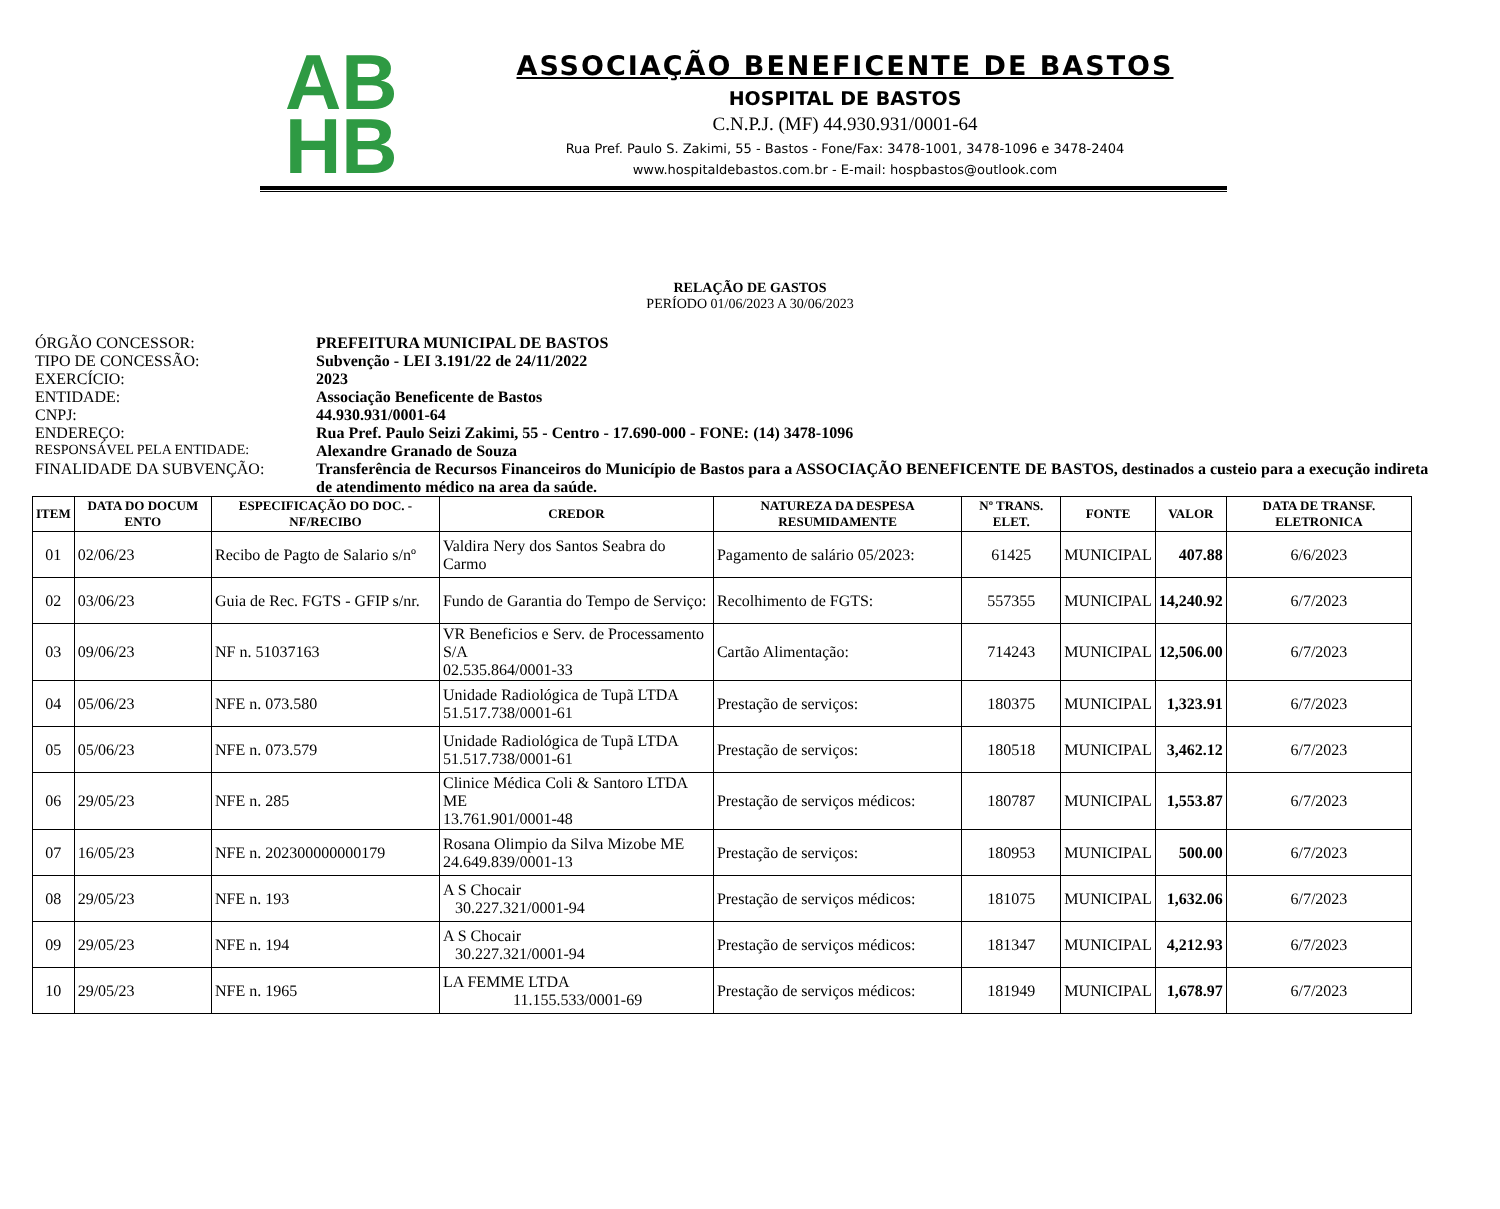AB
HB
ASSOCIAÇÃO BENEFICENTE DE BASTOS
HOSPITAL DE BASTOS
C.N.P.J. (MF) 44.930.931/0001-64
Rua Pref. Paulo S. Zakimi, 55 - Bastos - Fone/Fax: 3478-1001, 3478-1096 e 3478-2404
www.hospitaldebastos.com.br - E-mail: hospbastos@outlook.com
RELAÇÃO DE GASTOS
PERÍODO 01/06/2023 A 30/06/2023
ÓRGÃO CONCESSOR: PREFEITURA MUNICIPAL DE BASTOS
TIPO DE CONCESSÃO: Subvenção - LEI 3.191/22 de 24/11/2022
EXERCÍCIO: 2023
ENTIDADE: Associação Beneficente de Bastos
CNPJ: 44.930.931/0001-64
ENDEREÇO: Rua Pref. Paulo Seizi Zakimi, 55 - Centro - 17.690-000 - FONE: (14) 3478-1096
RESPONSÁVEL PELA ENTIDADE: Alexandre Granado de Souza
FINALIDADE DA SUBVENÇÃO: Transferência de Recursos Financeiros do Município de Bastos para a ASSOCIAÇÃO BENEFICENTE DE BASTOS, destinados a custeio para a execução indireta de atendimento médico na area da saúde.
| ITEM | DATA DO DOCUM ENTO | ESPECIFICAÇÃO DO DOC. - NF/RECIBO | CREDOR | NATUREZA DA DESPESA RESUMIDAMENTE | Nº TRANS. ELET. | FONTE | VALOR | DATA DE TRANSF. ELETRONICA |
| --- | --- | --- | --- | --- | --- | --- | --- | --- |
| 01 | 02/06/23 | Recibo de Pagto de Salario s/nº | Valdira Nery dos Santos Seabra do Carmo | Pagamento de salário 05/2023: | 61425 | MUNICIPAL | 407.88 | 6/6/2023 |
| 02 | 03/06/23 | Guia de Rec. FGTS - GFIP s/nr. | Fundo de Garantia do Tempo de Serviço: | Recolhimento de FGTS: | 557355 | MUNICIPAL | 14,240.92 | 6/7/2023 |
| 03 | 09/06/23 | NF n. 51037163 | VR Beneficios e Serv. de Processamento S/A 02.535.864/0001-33 | Cartão Alimentação: | 714243 | MUNICIPAL | 12,506.00 | 6/7/2023 |
| 04 | 05/06/23 | NFE n. 073.580 | Unidade Radiológica de Tupã LTDA 51.517.738/0001-61 | Prestação de serviços: | 180375 | MUNICIPAL | 1,323.91 | 6/7/2023 |
| 05 | 05/06/23 | NFE n. 073.579 | Unidade Radiológica de Tupã LTDA 51.517.738/0001-61 | Prestação de serviços: | 180518 | MUNICIPAL | 3,462.12 | 6/7/2023 |
| 06 | 29/05/23 | NFE n. 285 | Clinice Médica Coli & Santoro LTDA ME 13.761.901/0001-48 | Prestação de serviços médicos: | 180787 | MUNICIPAL | 1,553.87 | 6/7/2023 |
| 07 | 16/05/23 | NFE n. 202300000000179 | Rosana Olimpio da Silva Mizobe ME 24.649.839/0001-13 | Prestação de serviços: | 180953 | MUNICIPAL | 500.00 | 6/7/2023 |
| 08 | 29/05/23 | NFE n. 193 | A S Chocair 30.227.321/0001-94 | Prestação de serviços médicos: | 181075 | MUNICIPAL | 1,632.06 | 6/7/2023 |
| 09 | 29/05/23 | NFE n. 194 | A S Chocair 30.227.321/0001-94 | Prestação de serviços médicos: | 181347 | MUNICIPAL | 4,212.93 | 6/7/2023 |
| 10 | 29/05/23 | NFE n. 1965 | LA FEMME LTDA 11.155.533/0001-69 | Prestação de serviços médicos: | 181949 | MUNICIPAL | 1,678.97 | 6/7/2023 |